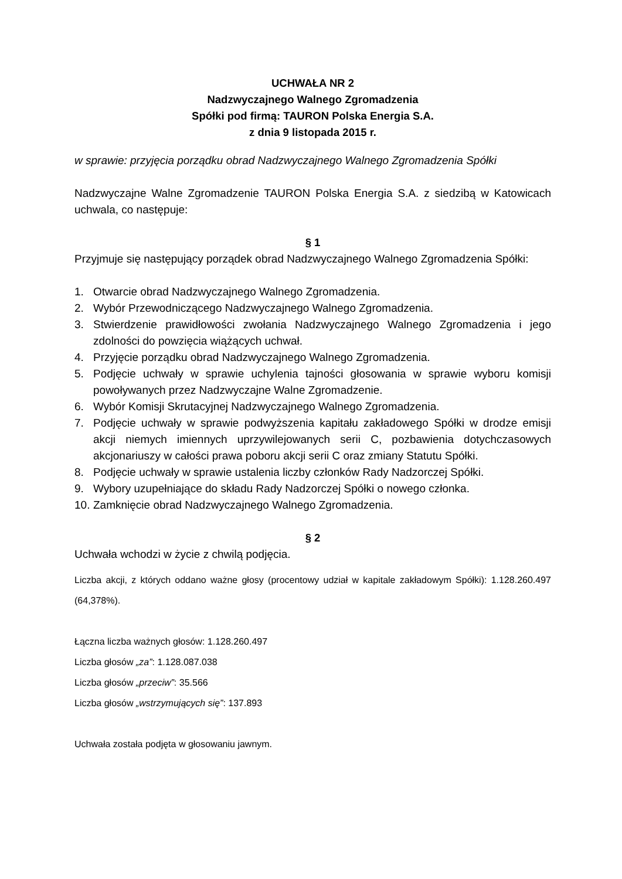UCHWAŁA NR 2
Nadzwyczajnego Walnego Zgromadzenia
Spółki pod firmą: TAURON Polska Energia S.A.
z dnia 9 listopada 2015 r.
w sprawie: przyjęcia porządku obrad Nadzwyczajnego Walnego Zgromadzenia Spółki
Nadzwyczajne Walne Zgromadzenie TAURON Polska Energia S.A. z siedzibą w Katowicach uchwala, co następuje:
§ 1
Przyjmuje się następujący porządek obrad Nadzwyczajnego Walnego Zgromadzenia Spółki:
1. Otwarcie obrad Nadzwyczajnego Walnego Zgromadzenia.
2. Wybór Przewodniczącego Nadzwyczajnego Walnego Zgromadzenia.
3. Stwierdzenie prawidłowości zwołania Nadzwyczajnego Walnego Zgromadzenia i jego zdolności do powzięcia wiążących uchwał.
4. Przyjęcie porządku obrad Nadzwyczajnego Walnego Zgromadzenia.
5. Podjęcie uchwały w sprawie uchylenia tajności głosowania w sprawie wyboru komisji powoływanych przez Nadzwyczajne Walne Zgromadzenie.
6. Wybór Komisji Skrutacyjnej Nadzwyczajnego Walnego Zgromadzenia.
7. Podjęcie uchwały w sprawie podwyższenia kapitału zakładowego Spółki w drodze emisji akcji niemych imiennych uprzywilejowanych serii C, pozbawienia dotychczasowych akcjonariuszy w całości prawa poboru akcji serii C oraz zmiany Statutu Spółki.
8. Podjęcie uchwały w sprawie ustalenia liczby członków Rady Nadzorczej Spółki.
9. Wybory uzupełniające do składu Rady Nadzorczej Spółki o nowego członka.
10. Zamknięcie obrad Nadzwyczajnego Walnego Zgromadzenia.
§ 2
Uchwała wchodzi w życie z chwilą podjęcia.
Liczba akcji, z których oddano ważne głosy (procentowy udział w kapitale zakładowym Spółki): 1.128.260.497 (64,378%).
Łączna liczba ważnych głosów: 1.128.260.497
Liczba głosów „za”: 1.128.087.038
Liczba głosów „przeciw”: 35.566
Liczba głosów „wstrzymujących się”: 137.893
Uchwała została podjęta w głosowaniu jawnym.